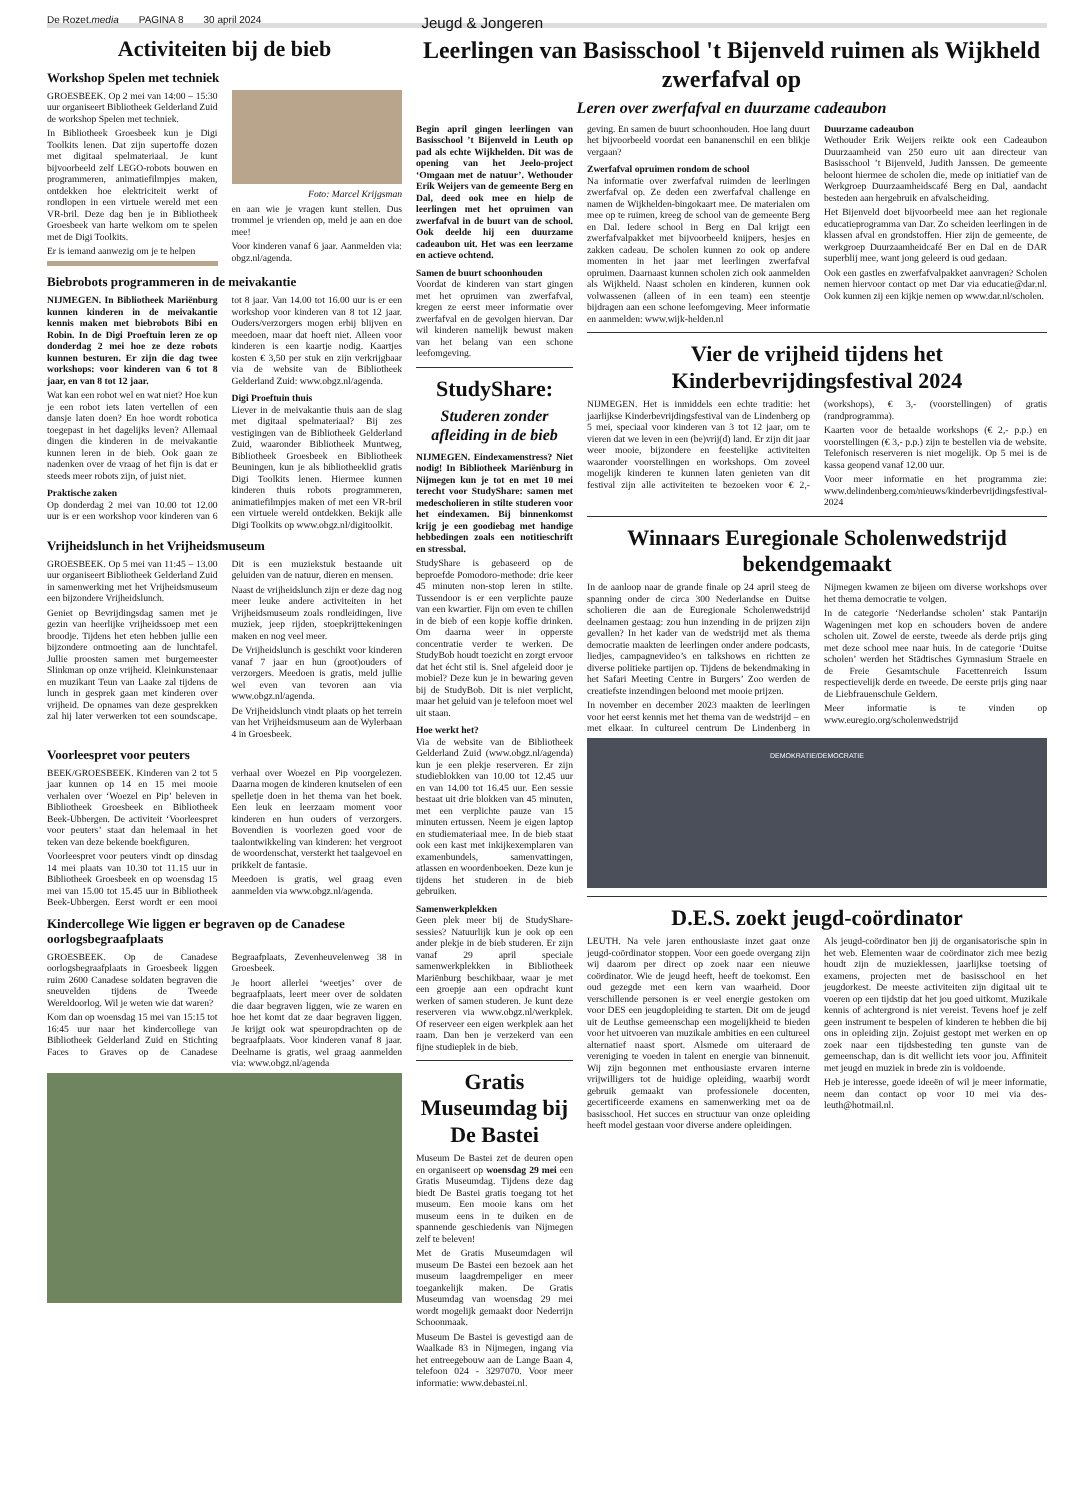De Rozet.media PAGINA 8 30 april 2024 Jeugd & Jongeren
Activiteiten bij de bieb
Workshop Spelen met techniek
GROESBEEK. Op 2 mei van 14:00 – 15:30 uur organiseert Bibliotheek Gelderland Zuid de workshop Spelen met techniek.
In Bibliotheek Groesbeek kun je Digi Toolkits lenen. Dat zijn supertoffe dozen met digitaal spelmateriaal. Je kunt bijvoorbeeld zelf LEGO-robots bouwen en programmeren, animatiefilmpjes maken, ontdekken hoe elektriciteit werkt of rondlopen in een virtuele wereld met een VR-bril. Deze dag ben je in Bibliotheek Groesbeek van harte welkom om te spelen met de Digi Toolkits.
Er is iemand aanwezig om je te helpen
Foto: Marcel Krijgsman
en aan wie je vragen kunt stellen. Dus trommel je vrienden op, meld je aan en doe mee!
Voor kinderen vanaf 6 jaar. Aanmelden via: obgz.nl/agenda.
Biebrobots programmeren in de meivakantie
NIJMEGEN. In Bibliotheek Mariënburg kunnen kinderen in de meivakantie kennis maken met biebrobots Bibi en Robin. In de Digi Proeftuin leren ze op donderdag 2 mei hoe ze deze robots kunnen besturen. Er zijn die dag twee workshops: voor kinderen van 6 tot 8 jaar, en van 8 tot 12 jaar.
Wat kan een robot wel en wat niet? Hoe kun je een robot iets laten vertellen of een dansje laten doen? En hoe wordt robotica toegepast in het dagelijks leven? Allemaal dingen die kinderen in de meivakantie kunnen leren in de bieb. Ook gaan ze nadenken over de vraag of het fijn is dat er steeds meer robots zijn, of juist niet.
Praktische zaken
Op donderdag 2 mei van 10.00 tot 12.00 uur is er een workshop voor kinderen van 6 tot 8 jaar. Van 14.00 tot 16.00 uur is er een workshop voor kinderen van 8 tot 12 jaar. Ouders/verzorgers mogen erbij blijven en meedoen, maar dat hoeft niet. Alleen voor kinderen is een kaartje nodig. Kaartjes kosten € 3,50 per stuk en zijn verkrijgbaar via de website van de Bibliotheek Gelderland Zuid: www.obgz.nl/agenda.
Digi Proeftuin thuis
Liever in de meivakantie thuis aan de slag met digitaal spelmateriaal? Bij zes vestigingen van de Bibliotheek Gelderland Zuid, waaronder Bibliotheek Muntweg, Bibliotheek Groesbeek en Bibliotheek Beuningen, kun je als bibliotheeklid gratis Digi Toolkits lenen. Hiermee kunnen kinderen thuis robots programmeren, animatiefilmpjes maken of met een VR-bril een virtuele wereld ontdekken. Bekijk alle Digi Toolkits op www.obgz.nl/digitoolkit.
Vrijheidslunch in het Vrijheidsmuseum
GROESBEEK. Op 5 mei van 11:45 – 13.00 uur organiseert Bibliotheek Gelderland Zuid in samenwerking met het Vrijheidsmuseum een bijzondere Vrijheidslunch.
Geniet op Bevrijdingsdag samen met je gezin van heerlijke vrijheidssoep met een broodje. Tijdens het eten hebben jullie een bijzondere ontmoeting aan de lunchtafel. Jullie proosten samen met burgemeester Slinkman op onze vrijheid. Kleinkunstenaar en muzikant Teun van Laake zal tijdens de lunch in gesprek gaan met kinderen over vrijheid. De opnames van deze gesprekken zal hij later verwerken tot een soundscape. Dit is een muziekstuk bestaande uit geluiden van de natuur, dieren en mensen.
Naast de vrijheidslunch zijn er deze dag nog meer leuke andere activiteiten in het Vrijheidsmuseum zoals rondleidingen, live muziek, jeep rijden, stoepkrijttekeningen maken en nog veel meer.
De Vrijheidslunch is geschikt voor kinderen vanaf 7 jaar en hun (groot)ouders of verzorgers. Meedoen is gratis, meld jullie wel even van tevoren aan via www.obgz.nl/agenda.
De Vrijheidslunch vindt plaats op het terrein van het Vrijheidsmuseum aan de Wylerbaan 4 in Groesbeek.
Voorleespret voor peuters
BEEK/GROESBEEK. Kinderen van 2 tot 5 jaar kunnen op 14 en 15 mei mooie verhalen over ‘Woezel en Pip’ beleven in Bibliotheek Groesbeek en Bibliotheek Beek-Ubbergen. De activiteit ‘Voorleespret voor peuters’ staat dan helemaal in het teken van deze bekende boekfiguren.
Voorleespret voor peuters vindt op dinsdag 14 mei plaats van 10.30 tot 11.15 uur in Bibliotheek Groesbeek en op woensdag 15 mei van 15.00 tot 15.45 uur in Bibliotheek Beek-Ubbergen. Eerst wordt er een mooi verhaal over Woezel en Pip voorgelezen. Daarna mogen de kinderen knutselen of een spelletje doen in het thema van het boek. Een leuk en leerzaam moment voor kinderen en hun ouders of verzorgers. Bovendien is voorlezen goed voor de taalontwikkeling van kinderen: het vergroot de woordenschat, versterkt het taalgevoel en prikkelt de fantasie.
Meedoen is gratis, wel graag even aanmelden via www.obgz.nl/agenda.
Kindercollege Wie liggen er begraven op de Canadese oorlogsbegraafplaats
GROESBEEK. Op de Canadese oorlogsbegraafplaats in Groesbeek liggen ruim 2600 Canadese soldaten begraven die sneuvelden tijdens de Tweede Wereldoorlog. Wil je weten wie dat waren?
Kom dan op woensdag 15 mei van 15:15 tot 16:45 uur naar het kindercollege van Bibliotheek Gelderland Zuid en Stichting Faces to Graves op de Canadese Begraafplaats, Zevenheuvelenweg 38 in Groesbeek.
Je hoort allerlei ‘weetjes’ over de begraafplaats, leert meer over de soldaten die daar begraven liggen, wie ze waren en hoe het komt dat ze daar begraven liggen. Je krijgt ook wat speuropdrachten op de begraafplaats. Voor kinderen vanaf 8 jaar. Deelname is gratis, wel graag aanmelden via: www.obgz.nl/agenda
Leerlingen van Basisschool 't Bijenveld ruimen als Wijkheld zwerfafval op
Leren over zwerfafval en duurzame cadeaubon
Begin april gingen leerlingen van Basisschool ’t Bijenveld in Leuth op pad als echte Wijkhelden. Dit was de opening van het Jeelo-project ‘Omgaan met de natuur’. Wethouder Erik Weijers van de gemeente Berg en Dal, deed ook mee en hielp de leerlingen met het opruimen van zwerfafval in de buurt van de school. Ook deelde hij een duurzame cadeaubon uit. Het was een leerzame en actieve ochtend.
Samen de buurt schoonhouden
Voordat de kinderen van start gingen met het opruimen van zwerfafval, kregen ze eerst meer informatie over zwerfafval en de gevolgen hiervan. Dar wil kinderen namelijk bewust maken van het belang van een schone leefomgeving.
StudyShare:
Studeren zonder afleiding in de bieb
NIJMEGEN. Eindexamenstress? Niet nodig! In Bibliotheek Mariënburg in Nijmegen kun je tot en met 10 mei terecht voor StudyShare: samen met medescholieren in stilte studeren voor het eindexamen. Bij binnenkomst krijg je een goodiebag met handige hebbedingen zoals een notitieschrift en stressbal.
StudyShare is gebaseerd op de beproefde Pomodoro-methode: drie keer 45 minuten non-stop leren in stilte. Tussendoor is er een verplichte pauze van een kwartier. Fijn om even te chillen in de bieb of een kopje koffie drinken. Om daarna weer in opperste concentratie verder te werken. De StudyBob houdt toezicht en zorgt ervoor dat het écht stil is. Snel afgeleid door je mobiel? Deze kun je in bewaring geven bij de StudyBob. Dit is niet verplicht, maar het geluid van je telefoon moet wel uit staan.
Hoe werkt het?
Via de website van de Bibliotheek Gelderland Zuid (www.obgz.nl/agenda) kun je een plekje reserveren. Er zijn studieblokken van 10.00 tot 12.45 uur en van 14.00 tot 16.45 uur. Een sessie bestaat uit drie blokken van 45 minuten, met een verplichte pauze van 15 minuten ertussen. Neem je eigen laptop en studiemateriaal mee. In de bieb staat ook een kast met inkijkexemplaren van examenbundels, samenvattingen, atlassen en woordenboeken. Deze kun je tijdens het studeren in de bieb gebruiken.
Samenwerkplekken
Geen plek meer bij de StudyShare-sessies? Natuurlijk kun je ook op een ander plekje in de bieb studeren. Er zijn vanaf 29 april speciale samenwerkplekken in Bibliotheek Mariënburg beschikbaar, waar je met een groepje aan een opdracht kunt werken of samen studeren. Je kunt deze reserveren via www.obgz.nl/werkplek. Of reserveer een eigen werkplek aan het raam. Dan ben je verzekerd van een fijne studieplek in de bieb.
Gratis Museumdag bij De Bastei
Museum De Bastei zet de deuren open en organiseert op woensdag 29 mei een Gratis Museumdag. Tijdens deze dag biedt De Bastei gratis toegang tot het museum. Een mooie kans om het museum eens in te duiken en de spannende geschiedenis van Nijmegen zelf te beleven!
Met de Gratis Museumdagen wil museum De Bastei een bezoek aan het museum laagdrempeliger en meer toegankelijk maken. De Gratis Museumdag van woensdag 29 mei wordt mogelijk gemaakt door Nederrijn Schoonmaak.
Museum De Bastei is gevestigd aan de Waalkade 83 in Nijmegen, ingang via het entreegebouw aan de Lange Baan 4, telefoon 024 - 3297070. Voor meer informatie: www.debastei.nl.
geving. En samen de buurt schoonhouden. Hoe lang duurt het bijvoorbeeld voordat een bananenschil en een blikje vergaan?
Zwerfafval opruimen rondom de school
Na informatie over zwerfafval ruimden de leerlingen zwerfafval op. Ze deden een zwerfafval challenge en namen de Wijkhelden-bingokaart mee. De materialen om mee op te ruimen, kreeg de school van de gemeente Berg en Dal. Iedere school in Berg en Dal krijgt een zwerfafvalpakket met bijvoorbeeld knijpers, hesjes en zakken cadeau. De scholen kunnen zo ook op andere momenten in het jaar met leerlingen zwerfafval opruimen. Daarnaast kunnen scholen zich ook aanmelden als Wijkheld. Naast scholen en kinderen, kunnen ook volwassenen (alleen of in een team) een steentje bijdragen aan een schone leefomgeving. Meer informatie en aanmelden: www.wijk-helden.nl
Duurzame cadeaubon
Wethouder Erik Weijers reikte ook een Cadeaubon Duurzaamheid van 250 euro uit aan directeur van Basisschool ’t Bijenveld, Judith Janssen. De gemeente beloont hiermee de scholen die, mede op initiatief van de Werkgroep Duurzaamheidscafé Berg en Dal, aandacht besteden aan hergebruik en afvalscheiding.
Het Bijenveld doet bijvoorbeeld mee aan het regionale educatieprogramma van Dar. Zo scheiden leerlingen in de klassen afval en grondstoffen. Hier zijn de gemeente, de werkgroep Duurzaamheidcafé Ber en Dal en de DAR superblij mee, want jong geleerd is oud gedaan.
Ook een gastles en zwerfafvalpakket aanvragen? Scholen nemen hiervoor contact op met Dar via educatie@dar.nl. Ook kunnen zij een kijkje nemen op www.dar.nl/scholen.
Vier de vrijheid tijdens het Kinderbevrijdingsfestival 2024
NIJMEGEN. Het is inmiddels een echte traditie: het jaarlijkse Kinderbevrijdingsfestival van de Lindenberg op 5 mei, speciaal voor kinderen van 3 tot 12 jaar, om te vieren dat we leven in een (be)vrij(d) land. Er zijn dit jaar weer mooie, bijzondere en feestelijke activiteiten waaronder voorstellingen en workshops. Om zoveel mogelijk kinderen te kunnen laten genieten van dit festival zijn alle activiteiten te bezoeken voor € 2,- (workshops), € 3,- (voorstellingen) of gratis (randprogramma).
Kaarten voor de betaalde workshops (€ 2,- p.p.) en voorstellingen (€ 3,- p.p.) zijn te bestellen via de website. Telefonisch reserveren is niet mogelijk. Op 5 mei is de kassa geopend vanaf 12.00 uur.
Voor meer informatie en het programma zie: www.delindenberg.com/nieuws/kinderbevrijdingsfestival-2024
Winnaars Euregionale Scholenwedstrijd bekendgemaakt
In de aanloop naar de grande finale op 24 april steeg de spanning onder de circa 300 Nederlandse en Duitse scholieren die aan de Euregionale Scholenwedstrijd deelnamen gestaag: zou hun inzending in de prijzen zijn gevallen? In het kader van de wedstrijd met als thema democratie maakten de leerlingen onder andere podcasts, liedjes, campagnevideo’s en talkshows en richtten ze diverse politieke partijen op. Tijdens de bekendmaking in het Safari Meeting Centre in Burgers’ Zoo werden de creatiefste inzendingen beloond met mooie prijzen.
In november en december 2023 maakten de leerlingen voor het eerst kennis met het thema van de wedstrijd – en met elkaar. In cultureel centrum De Lindenberg in Nijmegen kwamen ze bijeen om diverse workshops over het thema democratie te volgen.
In de categorie ‘Nederlandse scholen’ stak Pantarijn Wageningen met kop en schouders boven de andere scholen uit. Zowel de eerste, tweede als derde prijs ging met deze school mee naar huis. In de categorie ‘Duitse scholen’ werden het Städtisches Gymnasium Straele en de Freie Gesamtschule Facettenreich Issum respectievelijk derde en tweede. De eerste prijs ging naar de Liebfrauenschule Geldern.
Meer informatie is te vinden op www.euregio.org/scholenwedstrijd
DEMOKRATIE/DEMOCRATIE
D.E.S. zoekt jeugd-coördinator
LEUTH. Na vele jaren enthousiaste inzet gaat onze jeugd-coördinator stoppen. Voor een goede overgang zijn wij daarom per direct op zoek naar een nieuwe coördinator. Wie de jeugd heeft, heeft de toekomst. Een oud gezegde met een kern van waarheid. Door verschillende personen is er veel energie gestoken om voor DES een jeugdopleiding te starten. Dit om de jeugd uit de Leuthse gemeenschap een mogelijkheid te bieden voor het uitvoeren van muzikale ambities en een cultureel alternatief naast sport. Alsmede om uiteraard de vereniging te voeden in talent en energie van binnenuit. Wij zijn begonnen met enthousiaste ervaren interne vrijwilligers tot de huidige opleiding, waarbij wordt gebruik gemaakt van professionele docenten, gecertificeerde examens en samenwerking met oa de basisschool. Het succes en structuur van onze opleiding heeft model gestaan voor diverse andere opleidingen.
Als jeugd-coördinator ben jij de organisatorische spin in het web. Elementen waar de coördinator zich mee bezig houdt zijn de muzieklessen, jaarlijkse toetsing of examens, projecten met de basisschool en het jeugdorkest. De meeste activiteiten zijn digitaal uit te voeren op een tijdstip dat het jou goed uitkomt. Muzikale kennis of achtergrond is niet vereist. Tevens hoef je zelf geen instrument te bespelen of kinderen te hebben die bij ons in opleiding zijn. Zojuist gestopt met werken en op zoek naar een tijdsbesteding ten gunste van de gemeenschap, dan is dit wellicht iets voor jou. Affiniteit met jeugd en muziek in brede zin is voldoende.
Heb je interesse, goede ideeën of wil je meer informatie, neem dan contact op voor 10 mei via des-leuth@hotmail.nl.